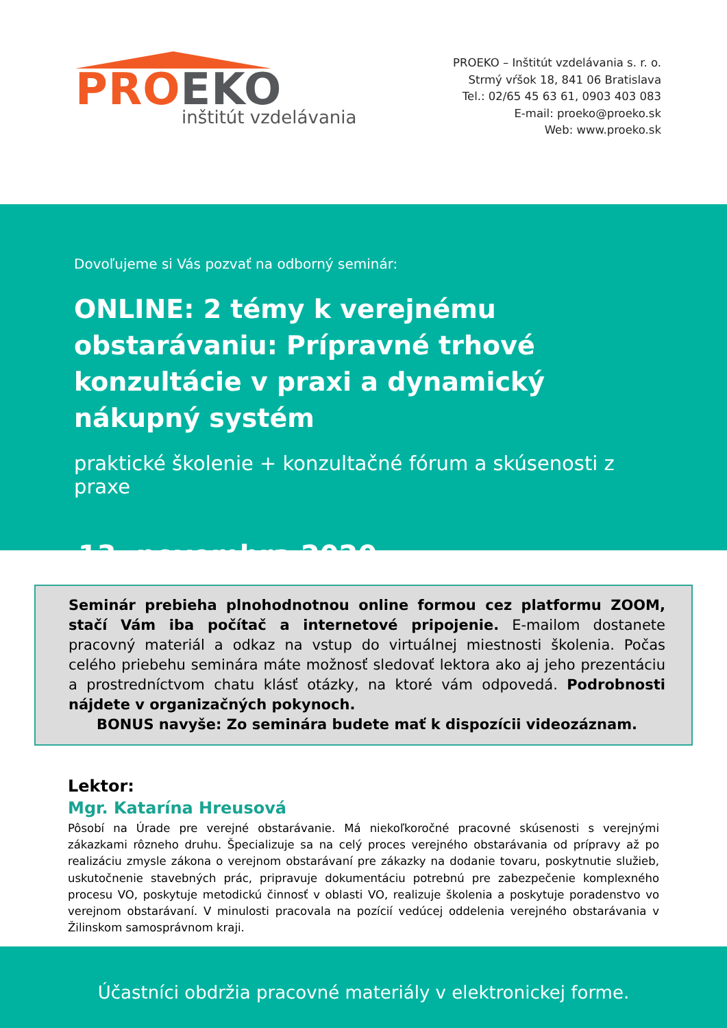PRO EKO
inštitút vzdelávania
PROEKO – Inštitút vzdelávania s. r. o.
Strmý vŕšok 18, 841 06 Bratislava
Tel.: 02/65 45 63 61, 0903 403 083
E-mail: proeko@proeko.sk
Web: www.proeko.sk
Dovoľujeme si Vás pozvať na odborný seminár:
ONLINE: 2 témy k verejnému obstarávaniu: Prípravné trhové konzultácie v praxi a dynamický nákupný systém
praktické školenie + konzultačné fórum a skúsenosti z praxe
13. novembra 2020
Seminár prebieha plnohodnotnou online formou cez platformu ZOOM, stačí Vám iba počítač a internetové pripojenie. E-mailom dostanete pracovný materiál a odkaz na vstup do virtuálnej miestnosti školenia. Počas celého priebehu seminára máte možnosť sledovať lektora ako aj jeho prezentáciu a prostredníctvom chatu klásť otázky, na ktoré vám odpovedá. Podrobnosti nájdete v organizačných pokynoch.
BONUS navyše: Zo seminára budete mať k dispozícii videozáznam.
Lektor:
Mgr. Katarína Hreusová
Pôsobí na Úrade pre verejné obstarávanie. Má niekoľkoročné pracovné skúsenosti s verejnými zákazkami rôzneho druhu. Špecializuje sa na celý proces verejného obstarávania od prípravy až po realizáciu zmysle zákona o verejnom obstarávaní pre zákazky na dodanie tovaru, poskytnutie služieb, uskutočnenie stavebných prác, pripravuje dokumentáciu potrebnú pre zabezpečenie komplexného procesu VO, poskytuje metodickú činnosť v oblasti VO, realizuje školenia a poskytuje poradenstvo vo verejnom obstarávaní. V minulosti pracovala na pozícií vedúcej oddelenia verejného obstarávania v Žilinskom samosprávnom kraji.
Účastníci obdržia pracovné materiály v elektronickej forme.